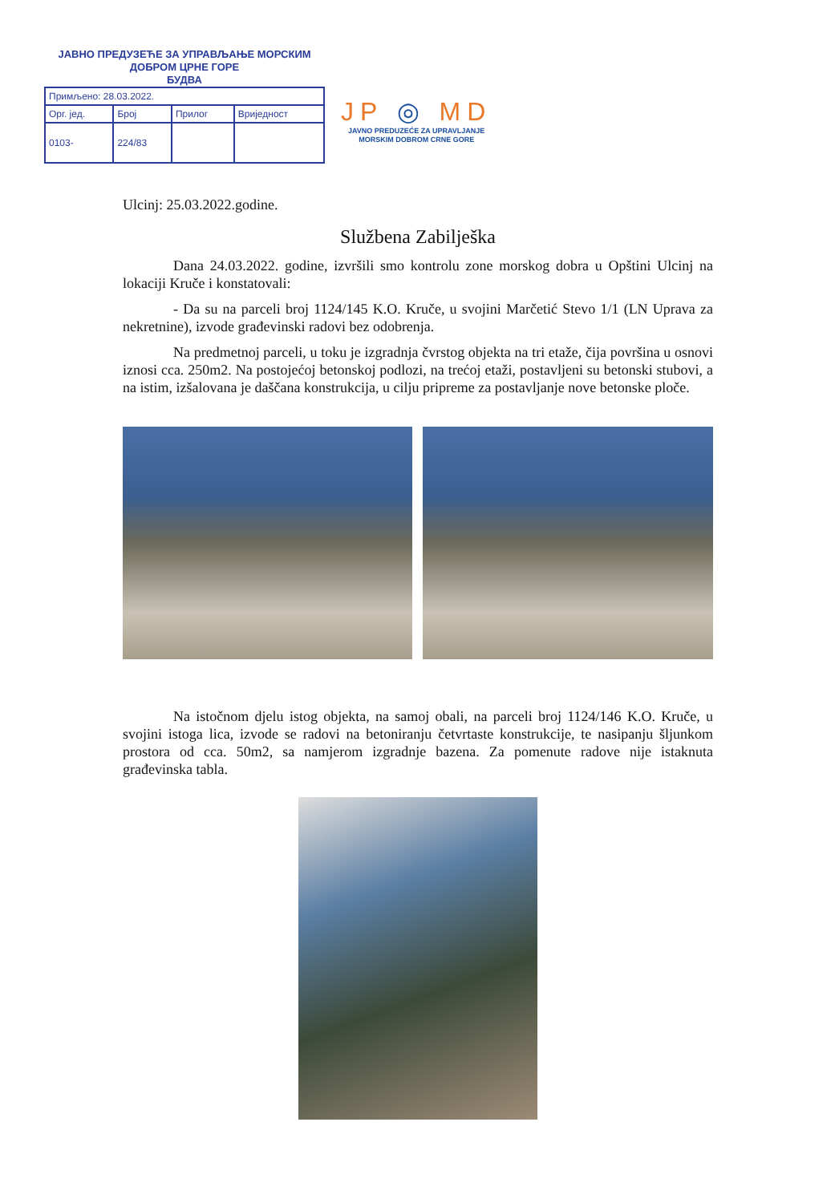ЈАВНО ПРЕДУЗЕЋЕ ЗА УПРАВЉАЊЕ МОРСКИМ
ДОБРОМ ЦРНЕ ГОРЕ
БУДВА
| Примљено: 28.03.2022. | | | |
| Орг. јед. | Број | Прилог | Вриједност |
| 0103- | 224/83 | | |
JP ◎ MD
JAVNO PREDUZEĆE ZA UPRAVLJANJE
MORSKIM DOBROM CRNE GORE
Ulcinj: 25.03.2022.godine.
Službena Zabilješka
Dana 24.03.2022. godine, izvršili smo kontrolu zone morskog dobra u Opštini Ulcinj na lokaciji Kruče i konstatovali:
- Da su na parceli broj 1124/145 K.O. Kruče, u svojini Marčetić Stevo 1/1 (LN Uprava za nekretnine), izvode građevinski radovi bez odobrenja.
Na predmetnoj parceli, u toku je izgradnja čvrstog objekta na tri etaže, čija površina u osnovi iznosi cca. 250m2. Na postojećoj betonskoj podlozi, na trećoj etaži, postavljeni su betonski stubovi, a na istim, izšalovana je daščana konstrukcija, u cilju pripreme za postavljanje nove betonske ploče.
Na istočnom djelu istog objekta, na samoj obali, na parceli broj 1124/146 K.O. Kruče, u svojini istoga lica, izvode se radovi na betoniranju četvrtaste konstrukcije, te nasipanju šljunkom prostora od cca. 50m2, sa namjerom izgradnje bazena. Za pomenute radove nije istaknuta građevinska tabla.